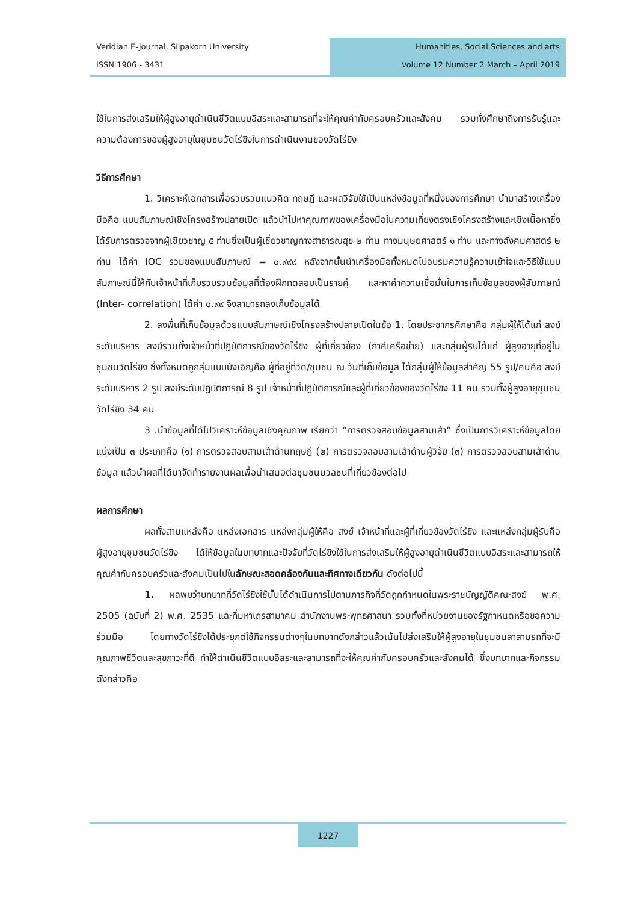Veridian E-Journal, Silpakorn University
ISSN 1906 - 3431
Humanities, Social Sciences and arts
Volume 12 Number 2 March – April 2019
ใช้ในการส่งเสริมให้ผู้สูงอายุดำเนินชีวิตแบบอิสระและสามารถที่จะให้คุณค่ากับครอบครัวและสังคม รวมทั้งศึกษาถึงการรับรู้และความต้องการของผู้สูงอายุในชุมชนวัดไร่ขิงในการดำเนินงานของวัดไร่ขิง
วิธีการศึกษา
1. วิเคราะห์เอกสารเพื่อรวบรวมแนวคิด ทฤษฎี และผลวิจัยใช้เป็นแหล่งข้อมูลที่หนึ่งของการศึกษา นำมาสร้างเครื่องมือคือ แบบสัมภาษณ์เชิงโครงสร้างปลายเปิด แล้วนำไปหาคุณภาพของเครื่องมือในความเที่ยงตรงเชิงโครงสร้างและเชิงเนื้อหาซึ่งได้รับการตรวจจากผู้เชียวชาญ ๕ ท่านซึ่งเป็นผู้เชี่ยวชาญทางสาธารณสุข ๒ ท่าน ทางมนุษยศาสตร์ ๑ ท่าน และทางสังคมศาสตร์ ๒ ท่าน ได้ค่า IOC รวมของแบบสัมภาษณ์ = ๐.๙๙๙ หลังจากนั้นนำเครื่องมือทั้งหมดไปอบรมความรู้ความเข้าใจและวิธีใช้แบบสัมภาษณ์นี้ให้กับเจ้าหน้าที่เก็บรวบรวมข้อมูลที่ต้องฝึกทดสอบเป็นรายคู่ และหาค่าความเชื่อมั่นในการเก็บข้อมูลของผู้สัมภาษณ์ (Inter- correlation) ได้ค่า ๐.๙๙ จึงสามารถลงเก็บข้อมูลได้
2. ลงพื้นที่เก็บข้อมูลด้วยแบบสัมภาษณ์เชิงโครงสร้างปลายเปิดในข้อ 1. โดยประชากรศึกษาคือ กลุ่มผู้ให้ได้แก่ สงฆ์ระดับบริหาร สงฆ์รวมทั้งเจ้าหน้าที่ปฏิบัติการณ์ของวัดไร่ขิง ผู้ที่เกี่ยวข้อง (ภาคีเครือข่าย) และกลุ่มผู้รับได้แก่ ผู้สูงอายุที่อยู่ในชุมชนวัดไร่ขิง ซึ่งทั้งหมดถูกสุ่มแบบบังเอิญคือ ผู้ที่อยู่ที่วัด/ชุมชน ณ วันที่เก็บข้อมูล ได้กลุ่มผู้ให้ข้อมูลสำคัญ 55 รูป/คนคือ สงฆ์ระดับบริหาร 2 รูป สงฆ์ระดับปฏิบัติการณ์ 8 รูป เจ้าหน้าที่ปฏิบัติการณ์และผู้ที่เกี่ยวข้องของวัดไร่ขิง 11 คน รวมทั้งผู้สูงอายุชุมชนวัดไร่ขิง 34 คน
3 .นำข้อมูลที่ได้ไปวิเคราะห์ข้อมูลเชิงคุณภาพ เรียกว่า “การตรวจสอบข้อมูลสามเส้า” ซึ่งเป็นการวิเคราะห์ข้อมูลโดยแบ่งเป็น ๓ ประเภทคือ (๑) การตรวจสอบสามเส้าด้านทฤษฎี (๒) การตรวจสอบสามเส้าด้านผู้วิจัย (๓) การตรวจสอบสามเส้าด้านข้อมูล แล้วนำผลที่ได้มาจัดทำรายงานผลเพื่อนำเสนอต่อชุมชนมวลชนที่เกี่ยวข้องต่อไป
ผลการศึกษา
ผลทั้งสามแหล่งคือ แหล่งเอกสาร แหล่งกลุ่มผู้ให้คือ สงฆ์ เจ้าหน้าที่และผู้ที่เกี่ยวข้องวัดไร่ขิง และแหล่งกลุ่มผู้รับคือ ผู้สูงอายุชุมชนวัดไร่ขิง ได้ให้ข้อมูลในบทบาทและปัจจัยที่วัดไร่ขิงใช้ในการส่งเสริมให้ผู้สูงอายุดำเนินชีวิตแบบอิสระและสามารถให้คุณค่ากับครอบครัวและสังคมเป็นไปในลักษณะสอดคล้องกันและทิศทางเดียวกัน ดังต่อไปนี้
1. ผลพบว่าบทบาทที่วัดไร่ขิงใช้นั้นได้ดำเนินการไปตามภารกิจที่วัดถูกกำหนดในพระราชบัญญัติคณะสงฆ์ พ.ศ. 2505 (ฉบับที่ 2) พ.ศ. 2535 และที่มหาเถรสามาคม สำนักงานพระพุทธศาสนา รวมทั้งที่หน่วยงานของรัฐกำหนดหรือขอความร่วมมือ โดยทางวัดไร่ขิงได้ประยุกต์ใช้กิจกรรมต่างๆในบทบาทดังกล่าวแล้วเน้นไปส่งเสริมให้ผู้สูงอายุในชุมชนสาสามรถที่จะมีคุณภาพชีวิตและสุขภาวะที่ดี ทำให้ดำเนินชีวิตแบบอิสระและสามารถที่จะให้คุณค่ากับครอบครัวและสังคมได้ ซึ่งบทบาทและกิจกรรมดังกล่าวคือ
1227